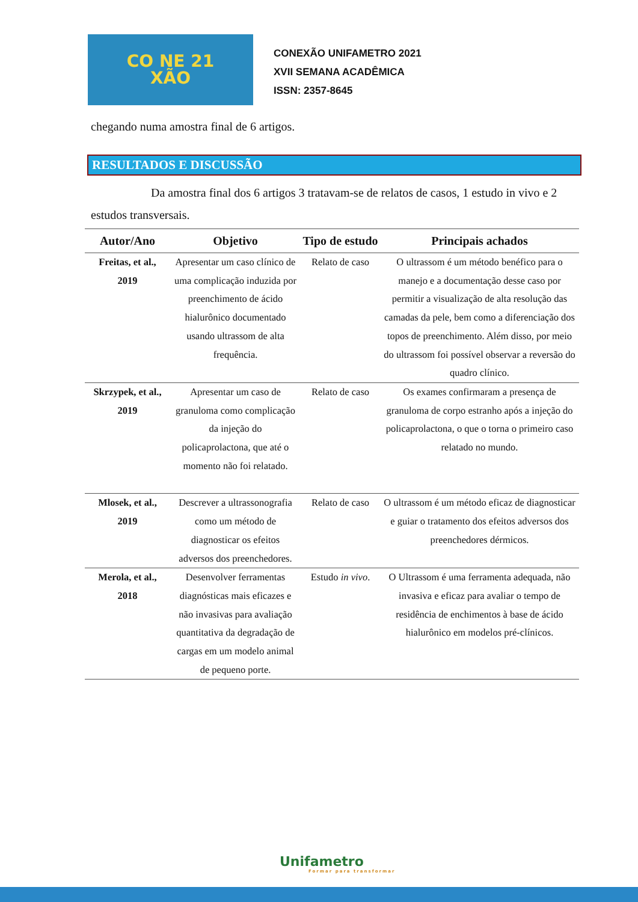CO NE 21
XÃO
CONEXÃO UNIFAMETRO 2021
XVII SEMANA ACADÊMICA
ISSN: 2357-8645
chegando numa amostra final de 6 artigos.
RESULTADOS E DISCUSSÃO
Da amostra final dos 6 artigos 3 tratavam-se de relatos de casos, 1 estudo in vivo e 2 estudos transversais.
| Autor/Ano | Objetivo | Tipo de estudo | Principais achados |
| --- | --- | --- | --- |
| Freitas, et al., 2019 | Apresentar um caso clínico de uma complicação induzida por preenchimento de ácido hialurônico documentado usando ultrassom de alta frequência. | Relato de caso | O ultrassom é um método benéfico para o manejo e a documentação desse caso por permitir a visualização de alta resolução das camadas da pele, bem como a diferenciação dos topos de preenchimento. Além disso, por meio do ultrassom foi possível observar a reversão do quadro clínico. |
| Skrzypek, et al., 2019 | Apresentar um caso de granuloma como complicação da injeção do policaprolactona, que até o momento não foi relatado. | Relato de caso | Os exames confirmaram a presença de granuloma de corpo estranho após a injeção do policaprolactona, o que o torna o primeiro caso relatado no mundo. |
| Mlosek, et al., 2019 | Descrever a ultrassonografia como um método de diagnosticar os efeitos adversos dos preenchedores. | Relato de caso | O ultrassom é um método eficaz de diagnosticar e guiar o tratamento dos efeitos adversos dos preenchedores dérmicos. |
| Merola, et al., 2018 | Desenvolver ferramentas diagnósticas mais eficazes e não invasivas para avaliação quantitativa da degradação de cargas em um modelo animal de pequeno porte. | Estudo in vivo . | O Ultrassom é uma ferramenta adequada, não invasiva e eficaz para avaliar o tempo de residência de enchimentos à base de ácido hialurônico em modelos pré-clínicos. |
Unifametro
Formar para transformar